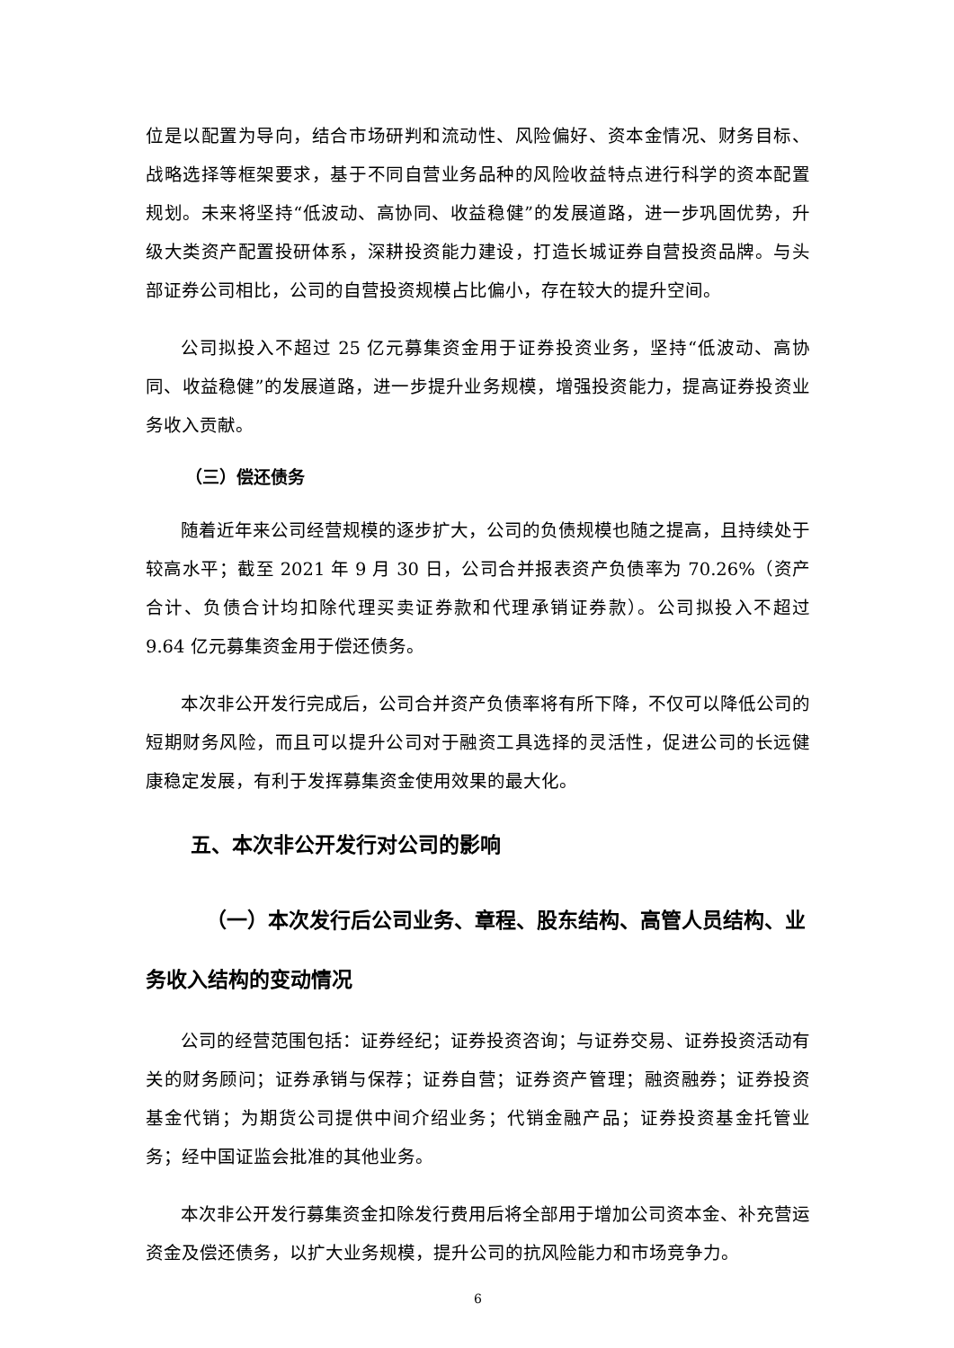位是以配置为导向，结合市场研判和流动性、风险偏好、资本金情况、财务目标、战略选择等框架要求，基于不同自营业务品种的风险收益特点进行科学的资本配置规划。未来将坚持“低波动、高协同、收益稳健”的发展道路，进一步巩固优势，升级大类资产配置投研体系，深耕投资能力建设，打造长城证券自营投资品牌。与头部证券公司相比，公司的自营投资规模占比偏小，存在较大的提升空间。
公司拟投入不超过 25 亿元募集资金用于证券投资业务，坚持“低波动、高协同、收益稳健”的发展道路，进一步提升业务规模，增强投资能力，提高证券投资业务收入贡献。
（三）偿还债务
随着近年来公司经营规模的逐步扩大，公司的负债规模也随之提高，且持续处于较高水平；截至 2021 年 9 月 30 日，公司合并报表资产负债率为 70.26%（资产合计、负债合计均扣除代理买卖证券款和代理承销证券款）。公司拟投入不超过 9.64 亿元募集资金用于偿还债务。
本次非公开发行完成后，公司合并资产负债率将有所下降，不仅可以降低公司的短期财务风险，而且可以提升公司对于融资工具选择的灵活性，促进公司的长远健康稳定发展，有利于发挥募集资金使用效果的最大化。
五、本次非公开发行对公司的影响
（一）本次发行后公司业务、章程、股东结构、高管人员结构、业务收入结构的变动情况
公司的经营范围包括：证券经纪；证券投资咨询；与证券交易、证券投资活动有关的财务顾问；证券承销与保荐；证券自营；证券资产管理；融资融券；证券投资基金代销；为期货公司提供中间介绍业务；代销金融产品；证券投资基金托管业务；经中国证监会批准的其他业务。
本次非公开发行募集资金扣除发行费用后将全部用于增加公司资本金、补充营运资金及偿还债务，以扩大业务规模，提升公司的抗风险能力和市场竞争力。
6